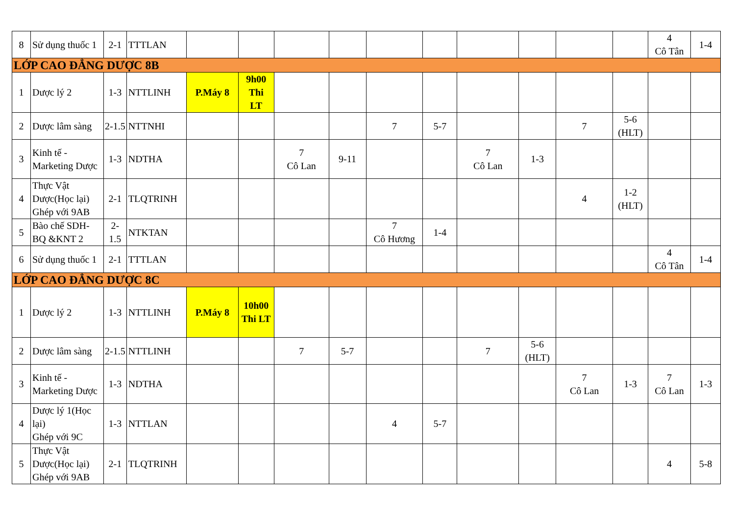| 8 | Sử dụng thuốc 1 | 2-1 | TTTLAN | | | | | | | | | | | 4 Cô Tân | 1-4 |
| LỚP CAO ĐẲNG DƯỢC 8B | | | | | | | | | | | | | | | |
| 1 | Dược lý 2 | 1-3 | NTTLINH | P.Máy 8 | 9h00 Thi LT | | | | | | | | | | |
| 2 | Dược lâm sàng | 2-1.5 | NTTNHI | | | | | 7 | 5-7 | | | 7 | 5-6 (HLT) | | |
| 3 | Kinh tế - Marketing Dược | 1-3 | NDTHA | | | 7 Cô Lan | 9-11 | | | 7 Cô Lan | 1-3 | | | | |
| 4 | Thực Vật Dược(Học lại) Ghép với 9AB | 2-1 | TLQTRINH | | | | | | | | | 4 | 1-2 (HLT) | | |
| 5 | Bào chế SDH- BQ &KNT 2 | 2- 1.5 | NTKTAN | | | | | 7 Cô Hương | 1-4 | | | | | | |
| 6 | Sử dụng thuốc 1 | 2-1 | TTTLAN | | | | | | | | | | | 4 Cô Tân | 1-4 |
| LỚP CAO ĐẲNG DƯỢC 8C | | | | | | | | | | | | | | | |
| 1 | Dược lý 2 | 1-3 | NTTLINH | P.Máy 8 | 10h00 Thi LT | | | | | | | | | | |
| 2 | Dược lâm sàng | 2-1.5 | NTTLINH | | | 7 | 5-7 | | | 7 | 5-6 (HLT) | | | | |
| 3 | Kinh tế - Marketing Dược | 1-3 | NDTHA | | | | | | | | | 7 Cô Lan | 1-3 | 7 Cô Lan | 1-3 |
| 4 | Dược lý 1(Học lại) Ghép với 9C | 1-3 | NTTLAN | | | | | 4 | 5-7 | | | | | | |
| 5 | Thực Vật Dược(Học lại) Ghép với 9AB | 2-1 | TLQTRINH | | | | | | | | | | | 4 | 5-8 |